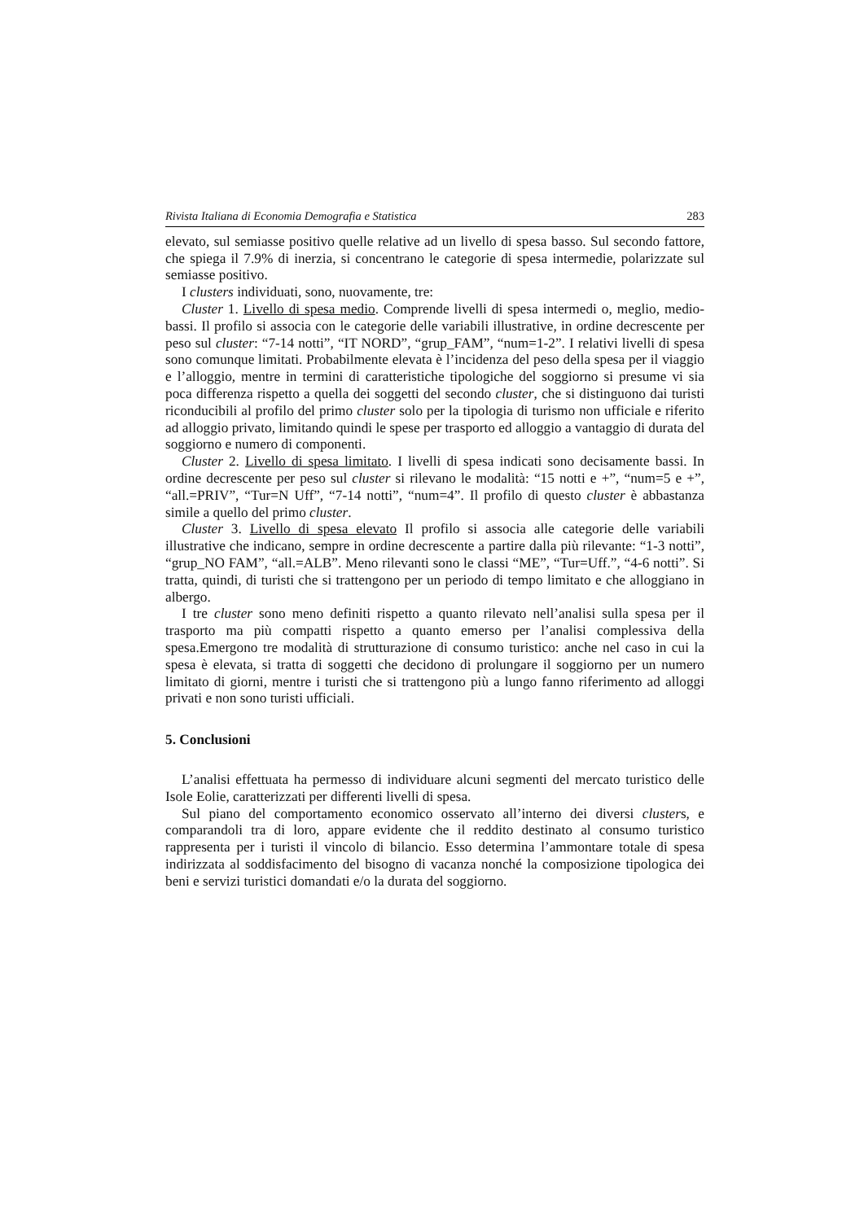Rivista Italiana di Economia Demografia e Statistica 283
elevato, sul semiasse positivo quelle relative ad un livello di spesa basso. Sul secondo fattore, che spiega il 7.9% di inerzia, si concentrano le categorie di spesa intermedie, polarizzate sul semiasse positivo.
I clusters individuati, sono, nuovamente, tre:
Cluster 1. Livello di spesa medio. Comprende livelli di spesa intermedi o, meglio, medio-bassi. Il profilo si associa con le categorie delle variabili illustrative, in ordine decrescente per peso sul cluster: “7-14 notti”, “IT NORD”, “grup_FAM”, “num=1-2”. I relativi livelli di spesa sono comunque limitati. Probabilmente elevata è l’incidenza del peso della spesa per il viaggio e l’alloggio, mentre in termini di caratteristiche tipologiche del soggiorno si presume vi sia poca differenza rispetto a quella dei soggetti del secondo cluster, che si distinguono dai turisti riconducibili al profilo del primo cluster solo per la tipologia di turismo non ufficiale e riferito ad alloggio privato, limitando quindi le spese per trasporto ed alloggio a vantaggio di durata del soggiorno e numero di componenti.
Cluster 2. Livello di spesa limitato. I livelli di spesa indicati sono decisamente bassi. In ordine decrescente per peso sul cluster si rilevano le modalità: “15 notti e +”, “num=5 e +”, “all.=PRIV”, “Tur=N Uff”, “7-14 notti”, “num=4”. Il profilo di questo cluster è abbastanza simile a quello del primo cluster.
Cluster 3. Livello di spesa elevato Il profilo si associa alle categorie delle variabili illustrative che indicano, sempre in ordine decrescente a partire dalla più rilevante: “1-3 notti”, “grup_NO FAM”, “all.=ALB”. Meno rilevanti sono le classi “ME”, “Tur=Uff.”, “4-6 notti”. Si tratta, quindi, di turisti che si trattengono per un periodo di tempo limitato e che alloggiano in albergo.
I tre cluster sono meno definiti rispetto a quanto rilevato nell’analisi sulla spesa per il trasporto ma più compatti rispetto a quanto emerso per l’analisi complessiva della spesa.Emergono tre modalità di strutturazione di consumo turistico: anche nel caso in cui la spesa è elevata, si tratta di soggetti che decidono di prolungare il soggiorno per un numero limitato di giorni, mentre i turisti che si trattengono più a lungo fanno riferimento ad alloggi privati e non sono turisti ufficiali.
5. Conclusioni
L’analisi effettuata ha permesso di individuare alcuni segmenti del mercato turistico delle Isole Eolie, caratterizzati per differenti livelli di spesa.
Sul piano del comportamento economico osservato all’interno dei diversi clusters, e comparandoli tra di loro, appare evidente che il reddito destinato al consumo turistico rappresenta per i turisti il vincolo di bilancio. Esso determina l’ammontare totale di spesa indirizzata al soddisfacimento del bisogno di vacanza nonché la composizione tipologica dei beni e servizi turistici domandati e/o la durata del soggiorno.